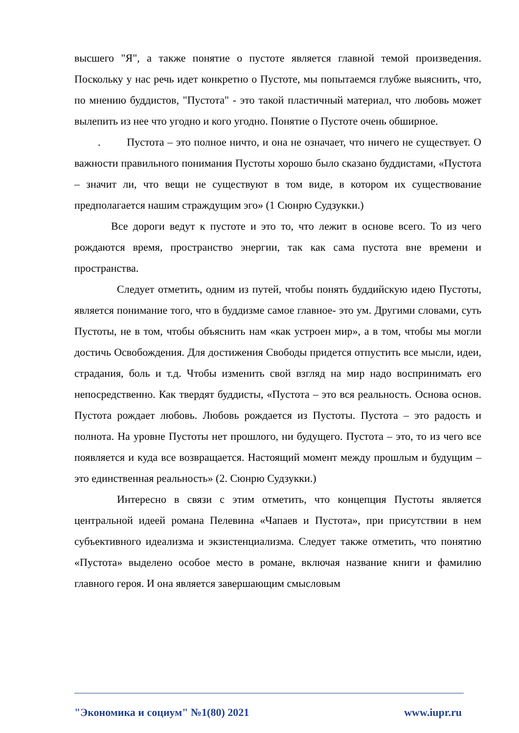высшего "Я", а также понятие о пустоте является главной темой произведения. Поскольку у нас речь идет конкретно о Пустоте, мы попытаемся глубже выяснить, что, по мнению буддистов, "Пустота" - это такой пластичный материал, что любовь может вылепить из нее что угодно и кого угодно. Понятие о Пустоте очень обширное.
. Пустота – это полное ничто, и она не означает, что ничего не существует. О важности правильного понимания Пустоты хорошо было сказано буддистами, «Пустота – значит ли, что вещи не существуют в том виде, в котором их существование предполагается нашим страждущим эго» (1 Сюнрю Судзукки.)
Все дороги ведут к пустоте и это то, что лежит в основе всего. То из чего рождаются время, пространство энергии, так как сама пустота вне времени и пространства.
Следует отметить, одним из путей, чтобы понять буддийскую идею Пустоты, является понимание того, что в буддизме самое главное- это ум. Другими словами, суть Пустоты, не в том, чтобы объяснить нам «как устроен мир», а в том, чтобы мы могли достичь Освобождения. Для достижения Свободы придется отпустить все мысли, идеи, страдания, боль и т.д. Чтобы изменить свой взгляд на мир надо воспринимать его непосредственно. Как твердят буддисты, «Пустота – это вся реальность. Основа основ. Пустота рождает любовь. Любовь рождается из Пустоты. Пустота – это радость и полнота. На уровне Пустоты нет прошлого, ни будущего. Пустота – это, то из чего все появляется и куда все возвращается. Настоящий момент между прошлым и будущим – это единственная реальность» (2. Сюнрю Судзукки.)
Интересно в связи с этим отметить, что концепция Пустоты является центральной идеей романа Пелевина «Чапаев и Пустота», при присутствии в нем субъективного идеализма и экзистенциализма. Следует также отметить, что понятию «Пустота» выделено особое место в романе, включая название книги и фамилию главного героя. И она является завершающим смысловым
"Экономика и социум" №1(80) 2021 www.iupr.ru